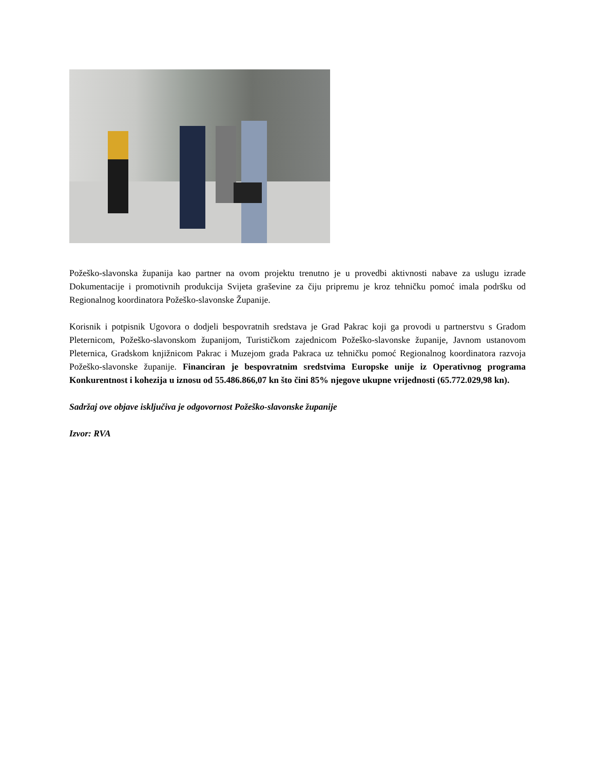Požeško-slavonska županija kao partner na ovom projektu trenutno je u provedbi aktivnosti nabave za uslugu izrade Dokumentacije i promotivnih produkcija Svijeta graševine za čiju pripremu je kroz tehničku pomoć imala podršku od Regionalnog koordinatora Požeško-slavonske Županije.
Korisnik i potpisnik Ugovora o dodjeli bespovratnih sredstava je Grad Pakrac koji ga provodi u partnerstvu s Gradom Pleternicom, Požeško-slavonskom županijom, Turističkom zajednicom Požeško-slavonske županije, Javnom ustanovom Pleternica, Gradskom knjižnicom Pakrac i Muzejom grada Pakraca uz tehničku pomoć Regionalnog koordinatora razvoja Požeško-slavonske županije. Financiran je bespovratnim sredstvima Europske unije iz Operativnog programa Konkurentnost i kohezija u iznosu od 55.486.866,07 kn što čini 85% njegove ukupne vrijednosti (65.772.029,98 kn).
Sadržaj ove objave isključiva je odgovornost Požeško-slavonske županije
Izvor: RVA